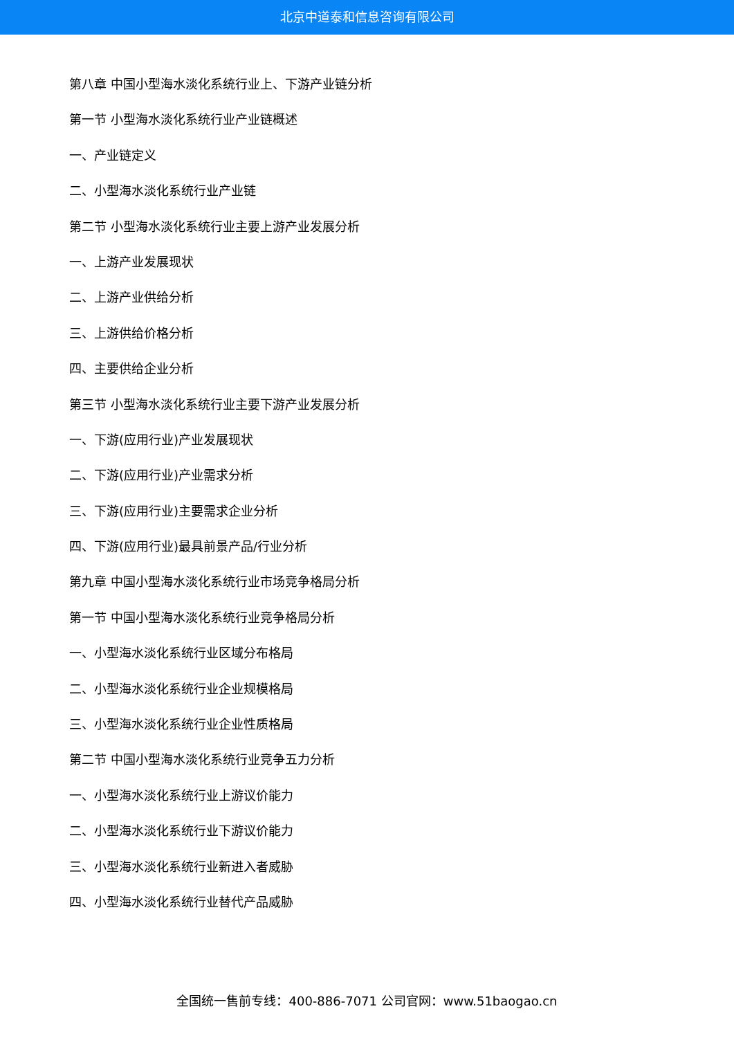北京中道泰和信息咨询有限公司
第八章 中国小型海水淡化系统行业上、下游产业链分析
第一节 小型海水淡化系统行业产业链概述
一、产业链定义
二、小型海水淡化系统行业产业链
第二节 小型海水淡化系统行业主要上游产业发展分析
一、上游产业发展现状
二、上游产业供给分析
三、上游供给价格分析
四、主要供给企业分析
第三节 小型海水淡化系统行业主要下游产业发展分析
一、下游(应用行业)产业发展现状
二、下游(应用行业)产业需求分析
三、下游(应用行业)主要需求企业分析
四、下游(应用行业)最具前景产品/行业分析
第九章 中国小型海水淡化系统行业市场竞争格局分析
第一节 中国小型海水淡化系统行业竞争格局分析
一、小型海水淡化系统行业区域分布格局
二、小型海水淡化系统行业企业规模格局
三、小型海水淡化系统行业企业性质格局
第二节 中国小型海水淡化系统行业竞争五力分析
一、小型海水淡化系统行业上游议价能力
二、小型海水淡化系统行业下游议价能力
三、小型海水淡化系统行业新进入者威胁
四、小型海水淡化系统行业替代产品威胁
全国统一售前专线：400-886-7071 公司官网：www.51baogao.cn